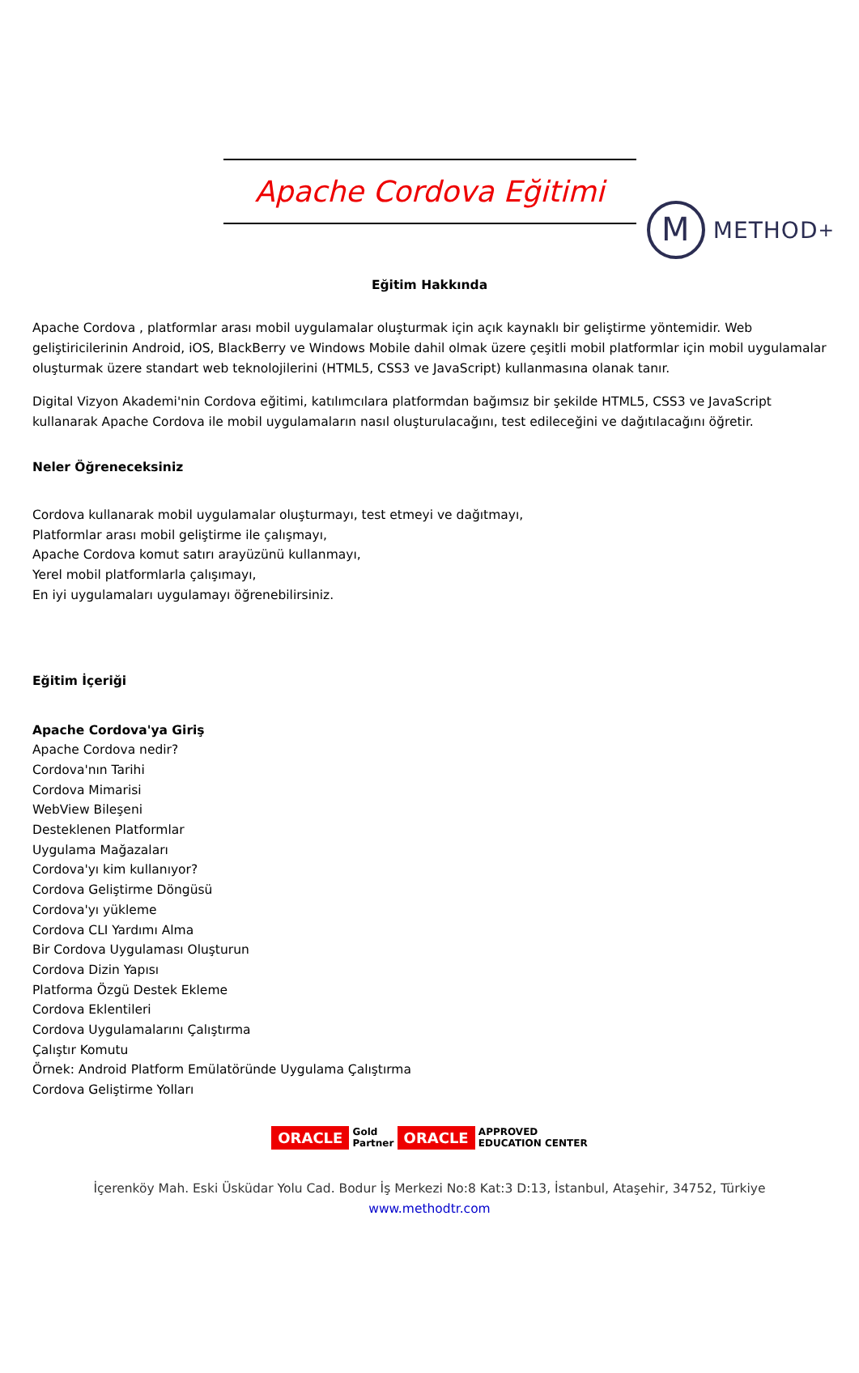M
METHOD<sup>+</sup>
Apache Cordova Eğitimi
Eğitim Hakkında
Apache Cordova , platformlar arası mobil uygulamalar oluşturmak için açık kaynaklı bir geliştirme yöntemidir. Web geliştiricilerinin Android, iOS, BlackBerry ve Windows Mobile dahil olmak üzere çeşitli mobil platformlar için mobil uygulamalar oluşturmak üzere standart web teknolojilerini (HTML5, CSS3 ve JavaScript) kullanmasına olanak tanır.
Digital Vizyon Akademi'nin Cordova eğitimi, katılımcılara platformdan bağımsız bir şekilde HTML5, CSS3 ve JavaScript kullanarak Apache Cordova ile mobil uygulamaların nasıl oluşturulacağını, test edileceğini ve dağıtılacağını öğretir.
Neler Öğreneceksiniz
Cordova kullanarak mobil uygulamalar oluşturmayı, test etmeyi ve dağıtmayı,
Platformlar arası mobil geliştirme ile çalışmayı,
Apache Cordova komut satırı arayüzünü kullanmayı,
Yerel mobil platformlarla çalışımayı,
En iyi uygulamaları uygulamayı öğrenebilirsiniz.
Eğitim İçeriği
Apache Cordova'ya Giriş
Apache Cordova nedir?
Cordova'nın Tarihi
Cordova Mimarisi
WebView Bileşeni
Desteklenen Platformlar
Uygulama Mağazaları
Cordova'yı kim kullanıyor?
Cordova Geliştirme Döngüsü
Cordova'yı yükleme
Cordova CLI Yardımı Alma
Bir Cordova Uygulaması Oluşturun
Cordova Dizin Yapısı
Platforma Özgü Destek Ekleme
Cordova Eklentileri
Cordova Uygulamalarını Çalıştırma
Çalıştır Komutu
Örnek: Android Platform Emülatöründe Uygulama Çalıştırma
Cordova Geliştirme Yolları
ORACLE Gold
Partner ORACLE APPROVED
EDUCATION CENTER
İçerenköy Mah. Eski Üsküdar Yolu Cad. Bodur İş Merkezi No:8 Kat:3 D:13, İstanbul, Ataşehir, 34752, Türkiye
www.methodtr.com